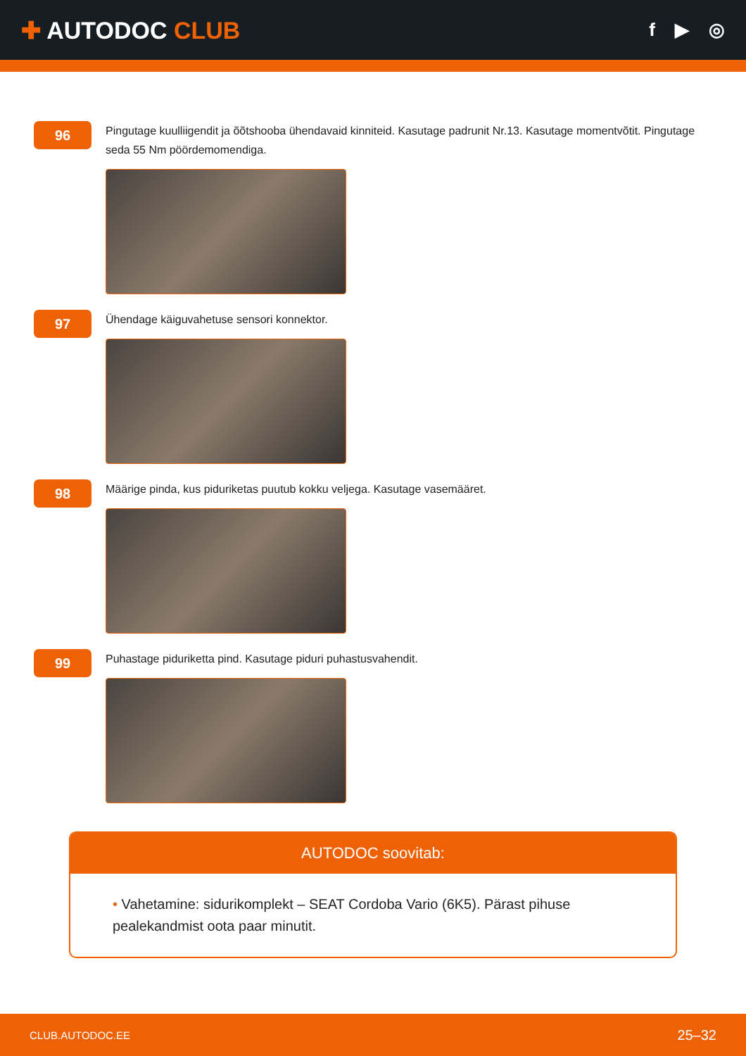✚ AUTODOC CLUB
f ▶ ◎
96
Pingutage kuulliigendit ja õõtshooba ühendavaid kinniteid. Kasutage padrunit Nr.13. Kasutage momentvõtit. Pingutage seda 55 Nm pöördemomendiga.
97
Ühendage käiguvahetuse sensori konnektor.
98
Määrige pinda, kus piduriketas puutub kokku veljega. Kasutage vasemääret.
99
Puhastage piduriketta pind. Kasutage piduri puhastusvahendit.
AUTODOC soovitab:
• Vahetamine: sidurikomplekt – SEAT Cordoba Vario (6K5). Pärast pihuse pealekandmist oota paar minutit.
CLUB.AUTODOC.EE 25–32